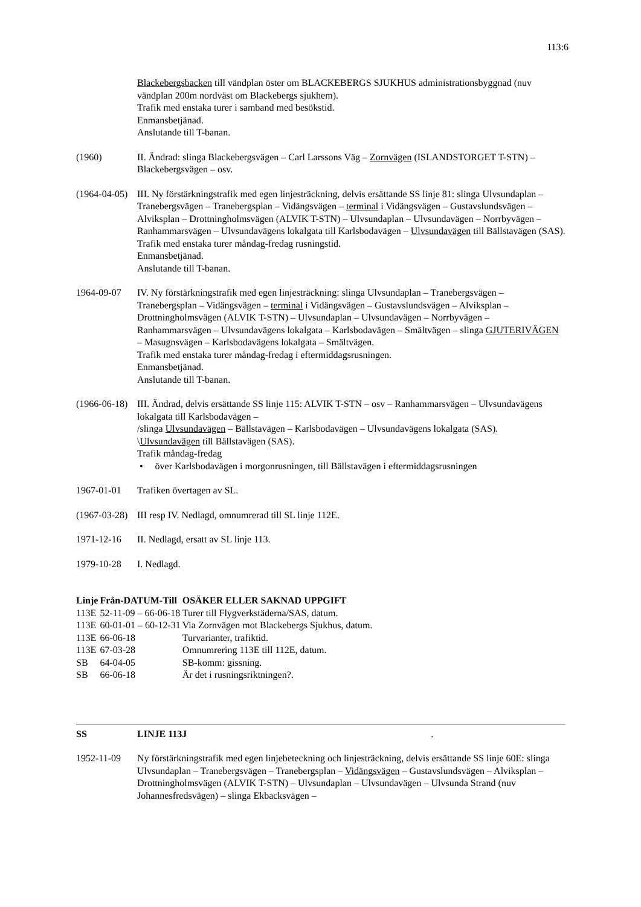113:6
Blackebergsbacken till vändplan öster om BLACKEBERGS SJUKHUS administrationsbyggnad (nuv vändplan 200m nordväst om Blackebergs sjukhem).
Trafik med enstaka turer i samband med besökstid.
Enmansbetjänad.
Anslutande till T-banan.
(1960) II. Ändrad: slinga Blackebergsvägen – Carl Larssons Väg – Zornvägen (ISLANDSTORGET T-STN) – Blackebergsvägen – osv.
(1964-04-05)
III. Ny förstärkningstrafik med egen linjesträckning, delvis ersättande SS linje 81: slinga Ulvsundaplan – Tranebergsvägen – Tranebergsplan – Vidängsvägen – terminal i Vidängsvägen – Gustavslundsvägen – Alviksplan – Drottningholmsvägen (ALVIK T-STN) – Ulvsundaplan – Ulvsundavägen – Norrbyvägen – Ranhammarsvägen – Ulvsundavägens lokalgata till Karlsbodavägen – Ulvsundavägen till Bällstavägen (SAS).
Trafik med enstaka turer måndag-fredag rusningstid.
Enmansbetjänad.
Anslutande till T-banan.
1964-09-07 IV. Ny förstärkningstrafik med egen linjesträckning: slinga Ulvsundaplan – Tranebergsvägen – Tranebergsplan – Vidängsvägen – terminal i Vidängsvägen – Gustavslundsvägen – Alviksplan – Drottningholmsvägen (ALVIK T-STN) – Ulvsundaplan – Ulvsundavägen – Norrbyvägen – Ranhammarsvägen – Ulvsundavägens lokalgata – Karlsbodavägen – Smältvägen – slinga GJUTERIVÄGEN – Masugnsvägen – Karlsbodavägens lokalgata – Smältvägen.
Trafik med enstaka turer måndag-fredag i eftermiddagsrusningen.
Enmansbetjänad.
Anslutande till T-banan.
(1966-06-18)
III. Ändrad, delvis ersättande SS linje 115: ALVIK T-STN – osv – Ranhammarsvägen – Ulvsundavägens lokalgata till Karlsbodavägen –
/slinga Ulvsundavägen – Bällstavägen – Karlsbodavägen – Ulvsundavägens lokalgata (SAS).
\Ulvsundavägen till Bällstavägen (SAS).
Trafik måndag-fredag
• över Karlsbodavägen i morgonrusningen, till Bällstavägen i eftermiddagsrusningen
1967-01-01 Trafiken övertagen av SL.
(1967-03-28)
III resp IV. Nedlagd, omnumrerad till SL linje 112E.
1971-12-16 II. Nedlagd, ersatt av SL linje 113.
1979-10-28 I. Nedlagd.
| Linje | Från-DATUM-Till | OSÄKER ELLER SAKNAD UPPGIFT |
| --- | --- | --- |
| 113E | 52-11-09 – 66-06-18 | Turer till Flygverkstäderna/SAS, datum. |
| 113E | 60-01-01 – 60-12-31 | Via Zornvägen mot Blackebergs Sjukhus, datum. |
| 113E | 66-06-18 | Turvarianter, trafiktid. |
| 113E | 67-03-28 | Omnumrering 113E till 112E, datum. |
| SB | 64-04-05 | SB-komm: gissning. |
| SB | 66-06-18 | Är det i rusningsriktningen?. |
SS LINJE 113J .
1952-11-09 Ny förstärkningstrafik med egen linjebeteckning och linjesträckning, delvis ersättande SS linje 60E: slinga Ulvsundaplan – Tranebergsvägen – Tranebergsplan – Vidängsvägen – Gustavslundsvägen – Alviksplan – Drottningholmsvägen (ALVIK T-STN) – Ulvsundaplan – Ulvsundavägen – Ulvsunda Strand (nuv Johannesfredsvägen) – slinga Ekbacksvägen –